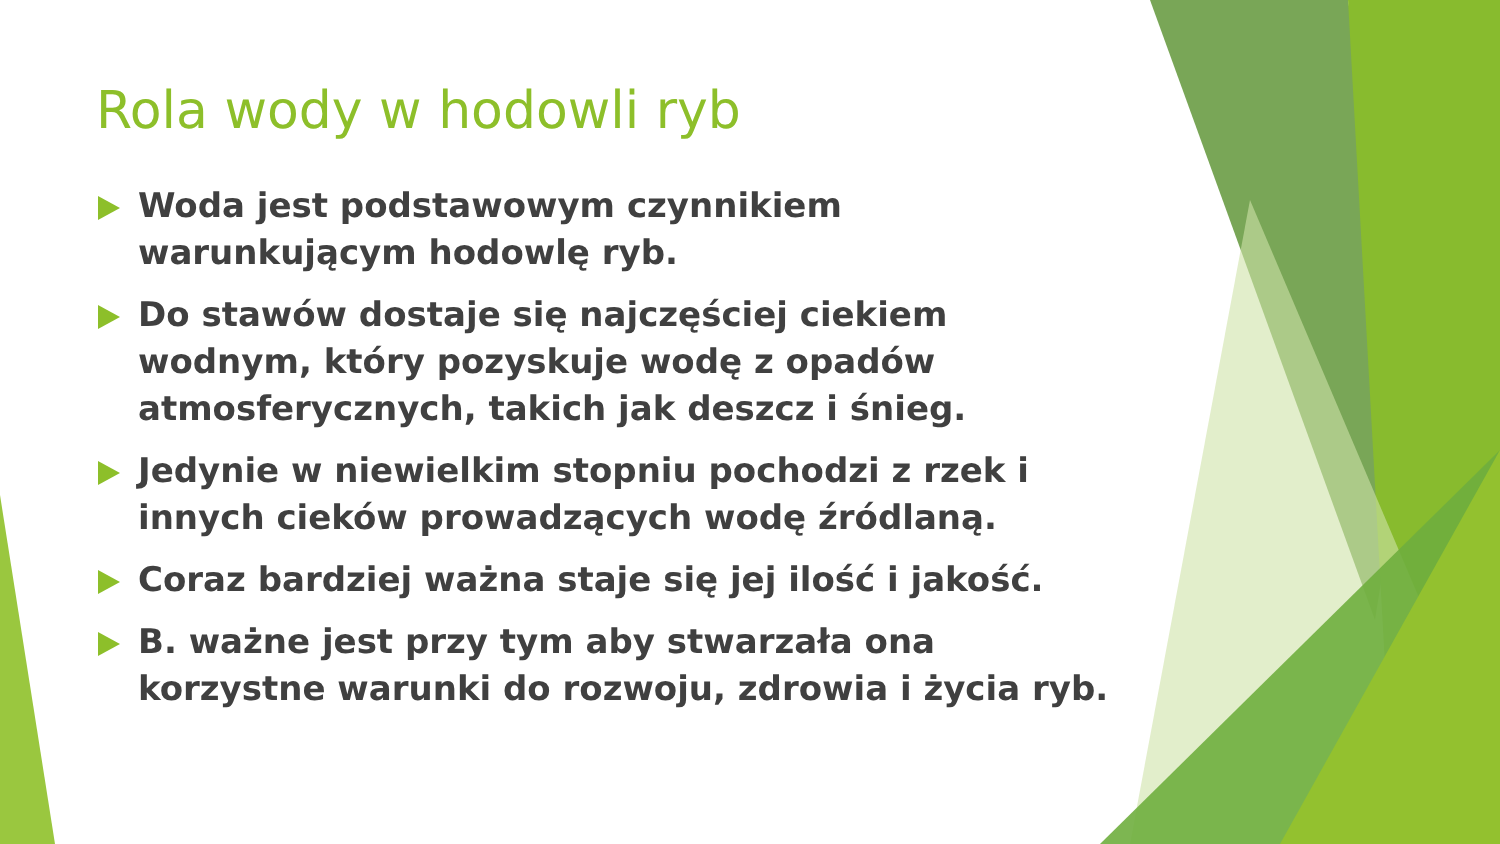Rola wody w hodowli ryb
Woda jest podstawowym czynnikiem warunkującym hodowlę ryb.
Do stawów dostaje się najczęściej ciekiem wodnym, który pozyskuje wodę z opadów atmosferycznych, takich jak deszcz i śnieg.
Jedynie w niewielkim stopniu pochodzi z rzek i innych cieków prowadzących wodę źródlaną.
Coraz bardziej ważna staje się jej ilość i jakość.
B. ważne jest przy tym aby stwarzała ona korzystne warunki do rozwoju, zdrowia i życia ryb.